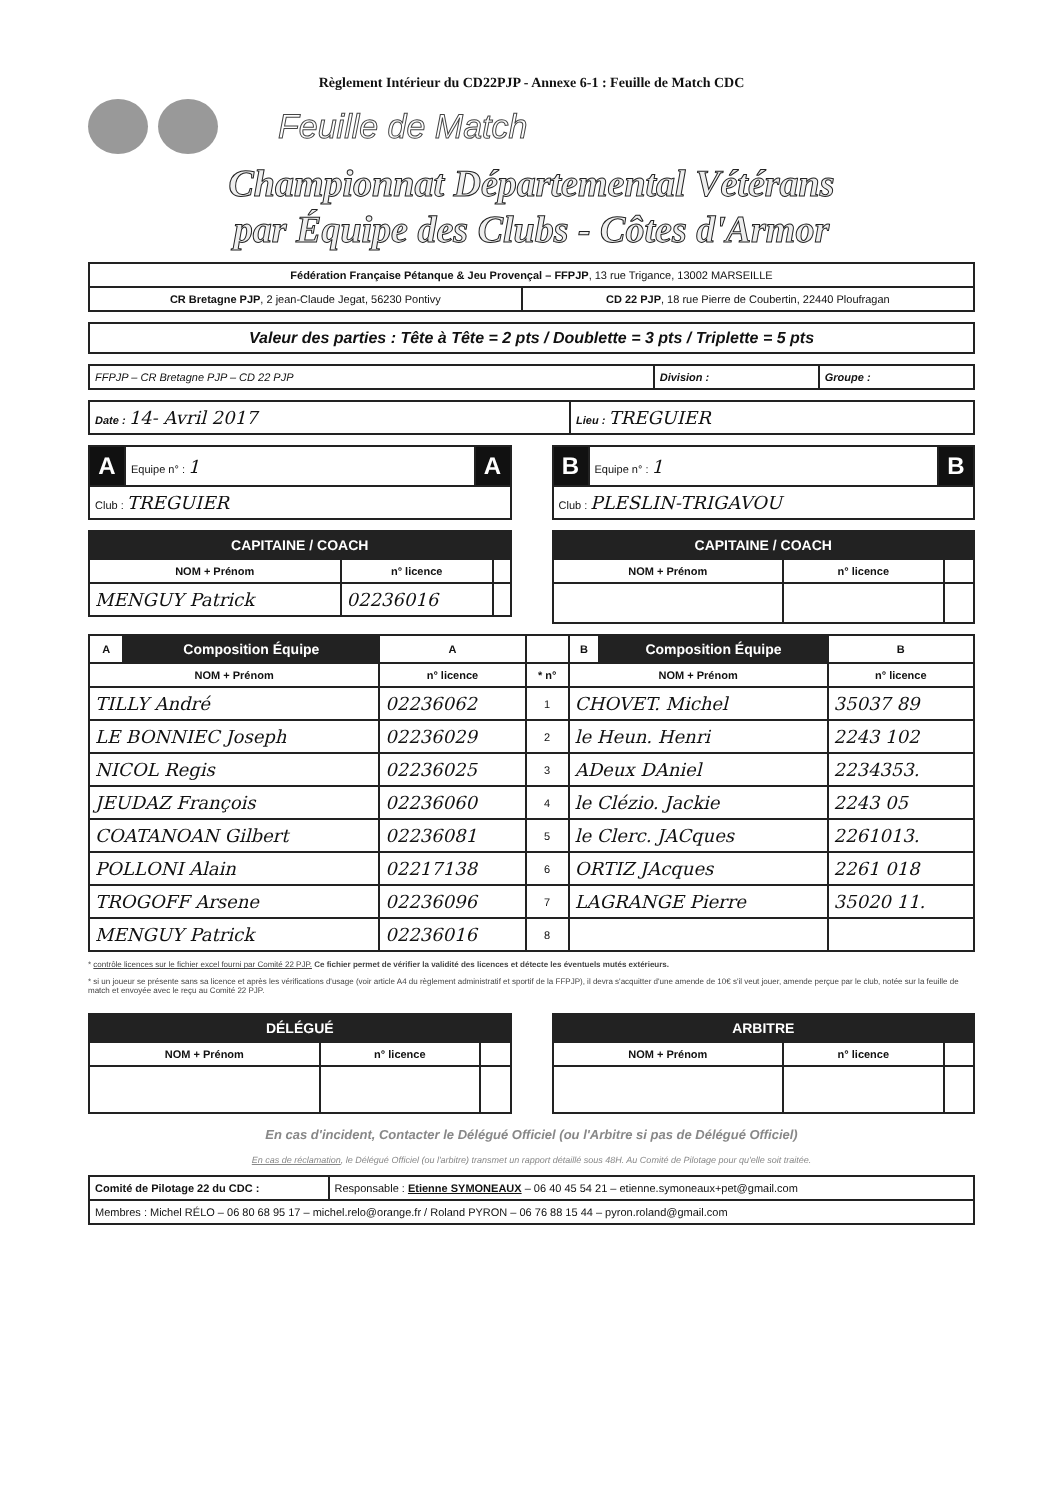Règlement Intérieur du CD22PJP - Annexe 6-1 : Feuille de Match CDC
Feuille de Match
Championnat Départemental Vétérans
par Équipe des Clubs - Côtes d'Armor
| Fédération Française Pétanque & Jeu Provençal – FFPJP , 13 rue Trigance, 13002 MARSEILLE | |
| CR Bretagne PJP , 2 jean-Claude Jegat, 56230 Pontivy | CD 22 PJP , 18 rue Pierre de Coubertin, 22440 Ploufragan |
| Valeur des parties : Tête à Tête = 2 pts / Doublette = 3 pts / Triplette = 5 pts |
| FFPJP – CR Bretagne PJP – CD 22 PJP | Division : | Groupe : |
| Date : 14- Avril 2017 | Lieu : TREGUIER |
| A | Equipe n° : 1 | A |
| Club : TREGUIER | | |
| CAPITAINE / COACH | | |
| NOM + Prénom | n° licence | |
| MENGUY Patrick | 02236016 | |
| B | Equipe n° : 1 | B |
| Club : PLESLIN-TRIGAVOU | | |
| CAPITAINE / COACH | | |
| NOM + Prénom | n° licence | |
| A | Composition Équipe | A | | B | Composition Équipe | B |
| --- | --- | --- | --- | --- | --- | --- |
| NOM + Prénom | | n° licence | * n° | NOM + Prénom | | n° licence |
| TILLY André | | 02236062 | 1 | CHOVET. Michel | | 35037 89 |
| LE BONNIEC Joseph | | 02236029 | 2 | le Heun. Henri | | 2243 102 |
| NICOL Regis | | 02236025 | 3 | ADeux DAniel | | 2234353. |
| JEUDAZ François | | 02236060 | 4 | le Clézio. Jackie | | 2243 05 |
| COATANOAN Gilbert | | 02236081 | 5 | le Clerc. JACques | | 2261013. |
| POLLONI Alain | | 02217138 | 6 | ORTIZ JAcques | | 2261 018 |
| TROGOFF Arsene | | 02236096 | 7 | LAGRANGE Pierre | | 35020 11. |
| MENGUY Patrick | | 02236016 | 8 | | | |
* contrôle licences sur le fichier excel fourni par Comité 22 PJP. Ce fichier permet de vérifier la validité des licences et détecte les éventuels mutés extérieurs.
* si un joueur se présente sans sa licence et après les vérifications d'usage (voir article A4 du règlement administratif et sportif de la FFPJP), il devra s'acquitter d'une amende de 10€ s'il veut jouer, amende perçue par le club, notée sur la feuille de match et envoyée avec le reçu au Comité 22 PJP.
| DÉLÉGUÉ | | |
| NOM + Prénom | n° licence | |
| ARBITRE | | |
| NOM + Prénom | n° licence | |
En cas d'incident, Contacter le Délégué Officiel (ou l'Arbitre si pas de Délégué Officiel)
En cas de réclamation, le Délégué Officiel (ou l'arbitre) transmet un rapport détaillé sous 48H. Au Comité de Pilotage pour qu'elle soit traitée.
| Comité de Pilotage 22 du CDC : | Responsable : Etienne SYMONEAUX – 06 40 45 54 21 – etienne.symoneaux+pet@gmail.com |
| Membres : Michel RÉLO – 06 80 68 95 17 – michel.relo@orange.fr / Roland PYRON – 06 76 88 15 44 – pyron.roland@gmail.com | |